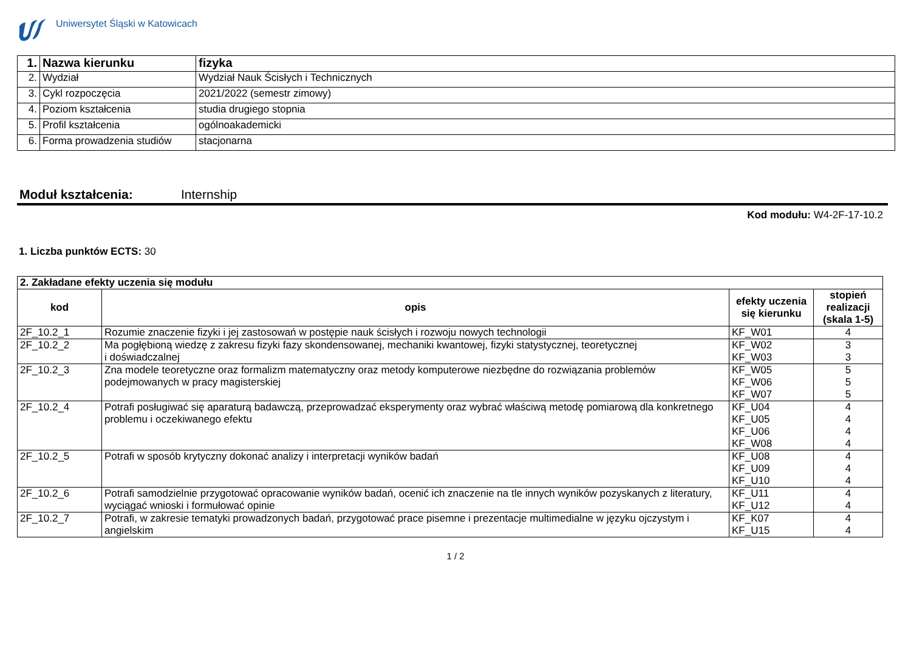Uniwersytet Śląski w Katowicach
| 1. | Nazwa kierunku | fizyka |
| 2. | Wydział | Wydział Nauk Ścisłych i Technicznych |
| 3. | Cykl rozpoczęcia | 2021/2022 (semestr zimowy) |
| 4. | Poziom kształcenia | studia drugiego stopnia |
| 5. | Profil kształcenia | ogólnoakademicki |
| 6. | Forma prowadzenia studiów | stacjonarna |
Moduł kształcenia: Internship
Kod modułu: W4-2F-17-10.2
1. Liczba punktów ECTS: 30
| 2. Zakładane efekty uczenia się modułu | | | |
| kod | opis | efekty uczenia się kierunku | stopień realizacji (skala 1-5) |
| 2F_10.2_1 | Rozumie znaczenie fizyki i jej zastosowań w postępie nauk ścisłych i rozwoju nowych technologii | KF_W01 | 4 |
| 2F_10.2_2 | Ma pogłębioną wiedzę z zakresu fizyki fazy skondensowanej, mechaniki kwantowej, fizyki statystycznej, teoretycznej i doświadczalnej | KF_W02 KF_W03 | 3 3 |
| 2F_10.2_3 | Zna modele teoretyczne oraz formalizm matematyczny oraz metody komputerowe niezbędne do rozwiązania problemów podejmowanych w pracy magisterskiej | KF_W05 KF_W06 KF_W07 | 5 5 5 |
| 2F_10.2_4 | Potrafi posługiwać się aparaturą badawczą, przeprowadzać eksperymenty oraz wybrać właściwą metodę pomiarową dla konkretnego problemu i oczekiwanego efektu | KF_U04 KF_U05 KF_U06 KF_W08 | 4 4 4 4 |
| 2F_10.2_5 | Potrafi w sposób krytyczny dokonać analizy i interpretacji wyników badań | KF_U08 KF_U09 KF_U10 | 4 4 4 |
| 2F_10.2_6 | Potrafi samodzielnie przygotować opracowanie wyników badań, ocenić ich znaczenie na tle innych wyników pozyskanych z literatury, wyciągać wnioski i formułować opinie | KF_U11 KF_U12 | 4 4 |
| 2F_10.2_7 | Potrafi, w zakresie tematyki prowadzonych badań, przygotować prace pisemne i prezentacje multimedialne w języku ojczystym i angielskim | KF_K07 KF_U15 | 4 4 |
1 / 2